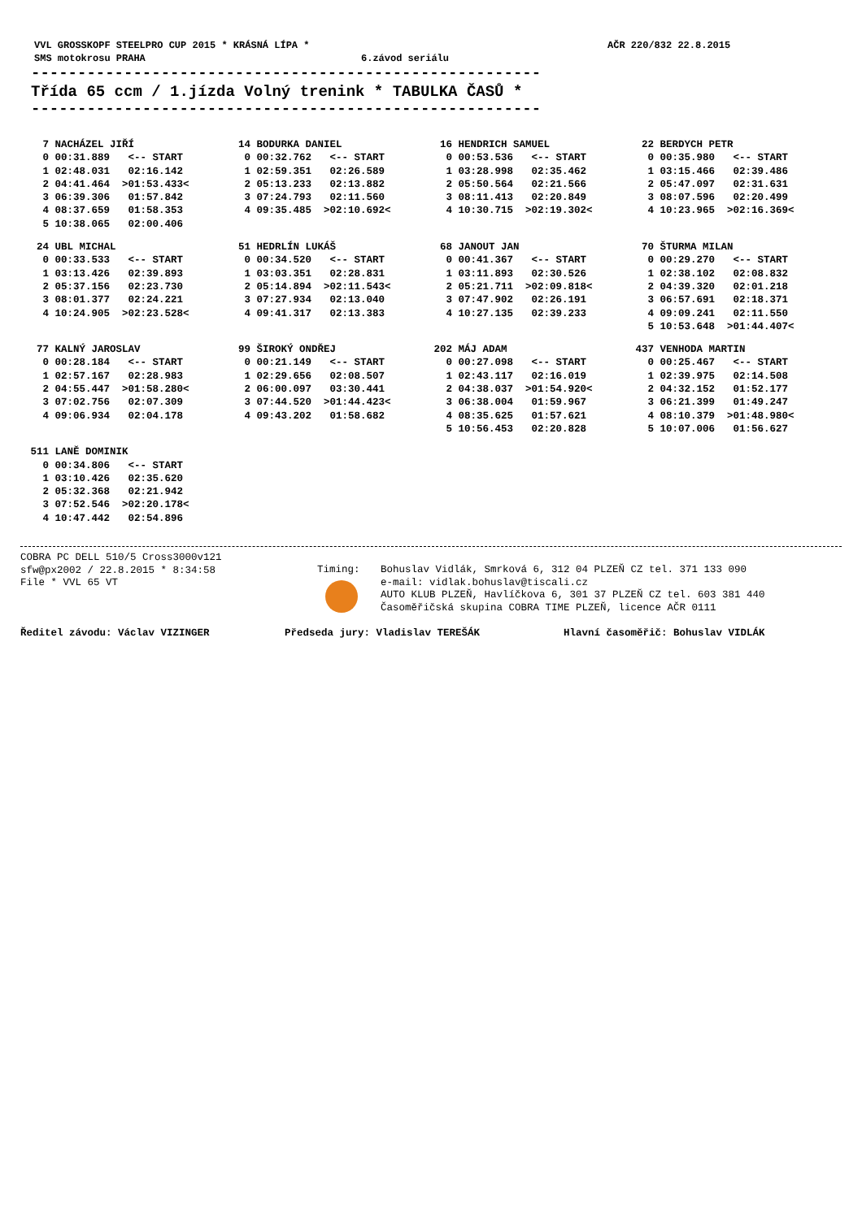VVL GROSSKOPF STEELPRO CUP 2015 * KRÁSNÁ LÍPA * AČR 220/832 22.8.2015
SMS motokrosu PRAHA 6.závod seriálu
-------------------------------------------------------
Třída 65 ccm / 1.jízda Volný trenink * TABULKA ČASŮ *
-------------------------------------------------------
| 7 | NACHÁZEL JIŘÍ | |
| 0 | 00:31.889 | <-- START |
| 1 | 02:48.031 | 02:16.142 |
| 2 | 04:41.464 | >01:53.433< |
| 3 | 06:39.306 | 01:57.842 |
| 4 | 08:37.659 | 01:58.353 |
| 5 | 10:38.065 | 02:00.406 |
| 14 | BODURKA DANIEL | |
| 0 | 00:32.762 | <-- START |
| 1 | 02:59.351 | 02:26.589 |
| 2 | 05:13.233 | 02:13.882 |
| 3 | 07:24.793 | 02:11.560 |
| 4 | 09:35.485 | >02:10.692< |
| 16 | HENDRICH SAMUEL | |
| 0 | 00:53.536 | <-- START |
| 1 | 03:28.998 | 02:35.462 |
| 2 | 05:50.564 | 02:21.566 |
| 3 | 08:11.413 | 02:20.849 |
| 4 | 10:30.715 | >02:19.302< |
| 22 | BERDYCH PETR | |
| 0 | 00:35.980 | <-- START |
| 1 | 03:15.466 | 02:39.486 |
| 2 | 05:47.097 | 02:31.631 |
| 3 | 08:07.596 | 02:20.499 |
| 4 | 10:23.965 | >02:16.369< |
| 24 | UBL MICHAL | |
| 0 | 00:33.533 | <-- START |
| 1 | 03:13.426 | 02:39.893 |
| 2 | 05:37.156 | 02:23.730 |
| 3 | 08:01.377 | 02:24.221 |
| 4 | 10:24.905 | >02:23.528< |
| 51 | HEDRLÍN LUKÁŠ | |
| 0 | 00:34.520 | <-- START |
| 1 | 03:03.351 | 02:28.831 |
| 2 | 05:14.894 | >02:11.543< |
| 3 | 07:27.934 | 02:13.040 |
| 4 | 09:41.317 | 02:13.383 |
| 68 | JANOUT JAN | |
| 0 | 00:41.367 | <-- START |
| 1 | 03:11.893 | 02:30.526 |
| 2 | 05:21.711 | >02:09.818< |
| 3 | 07:47.902 | 02:26.191 |
| 4 | 10:27.135 | 02:39.233 |
| 70 | ŠTURMA MILAN | |
| 0 | 00:29.270 | <-- START |
| 1 | 02:38.102 | 02:08.832 |
| 2 | 04:39.320 | 02:01.218 |
| 3 | 06:57.691 | 02:18.371 |
| 4 | 09:09.241 | 02:11.550 |
| 5 | 10:53.648 | >01:44.407< |
| 77 | KALNÝ JAROSLAV | |
| 0 | 00:28.184 | <-- START |
| 1 | 02:57.167 | 02:28.983 |
| 2 | 04:55.447 | >01:58.280< |
| 3 | 07:02.756 | 02:07.309 |
| 4 | 09:06.934 | 02:04.178 |
| 99 | ŠIROKÝ ONDŘEJ | |
| 0 | 00:21.149 | <-- START |
| 1 | 02:29.656 | 02:08.507 |
| 2 | 06:00.097 | 03:30.441 |
| 3 | 07:44.520 | >01:44.423< |
| 4 | 09:43.202 | 01:58.682 |
| 202 | MÁJ ADAM | |
| 0 | 00:27.098 | <-- START |
| 1 | 02:43.117 | 02:16.019 |
| 2 | 04:38.037 | >01:54.920< |
| 3 | 06:38.004 | 01:59.967 |
| 4 | 08:35.625 | 01:57.621 |
| 5 | 10:56.453 | 02:20.828 |
| 437 | VENHODA MARTIN | |
| 0 | 00:25.467 | <-- START |
| 1 | 02:39.975 | 02:14.508 |
| 2 | 04:32.152 | 01:52.177 |
| 3 | 06:21.399 | 01:49.247 |
| 4 | 08:10.379 | >01:48.980< |
| 5 | 10:07.006 | 01:56.627 |
| 511 | LANĚ DOMINIK | |
| 0 | 00:34.806 | <-- START |
| 1 | 03:10.426 | 02:35.620 |
| 2 | 05:32.368 | 02:21.942 |
| 3 | 07:52.546 | >02:20.178< |
| 4 | 10:47.442 | 02:54.896 |
COBRA PC DELL 510/5 Cross3000v121
sfw@px2002 / 22.8.2015 * 8:34:58
File * VVL 65 VT
Timing: Bohuslav Vidlák, Smrková 6, 312 04 PLZEŇ CZ tel. 371 133 090
e-mail: vidlak.bohuslav@tiscali.cz
AUTO KLUB PLZEŇ, Havlíčkova 6, 301 37 PLZEŇ CZ tel. 603 381 440
Časoměřičská skupina COBRA TIME PLZEŇ, licence AČR 0111
Ředitel závodu: Václav VIZINGER Předseda jury: Vladislav TEREŠÁK Hlavní časoměřič: Bohuslav VIDLÁK